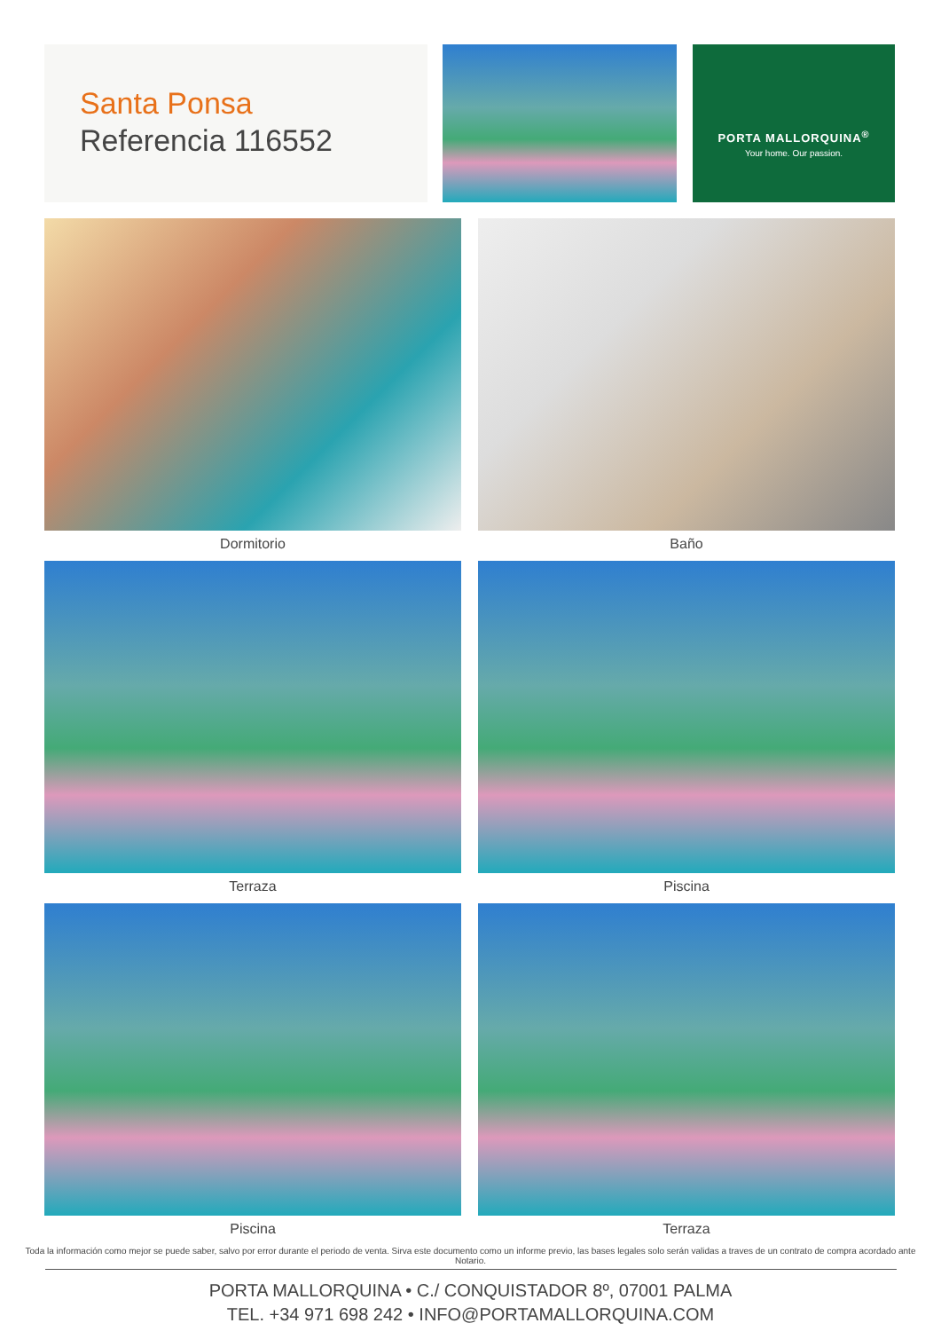Santa Ponsa
Referencia 116552
PORTA MALLORQUINA<sup>®</sup>
Your home. Our passion.
Dormitorio
Baño
Terraza
Piscina
Piscina
Terraza
Toda la información como mejor se puede saber, salvo por error durante el periodo de venta. Sirva este documento como un informe previo, las bases legales solo serán validas a traves de un contrato de compra acordado ante Notario.
PORTA MALLORQUINA • C./ CONQUISTADOR 8º, 07001 PALMA
TEL. +34 971 698 242 • INFO@PORTAMALLORQUINA.COM